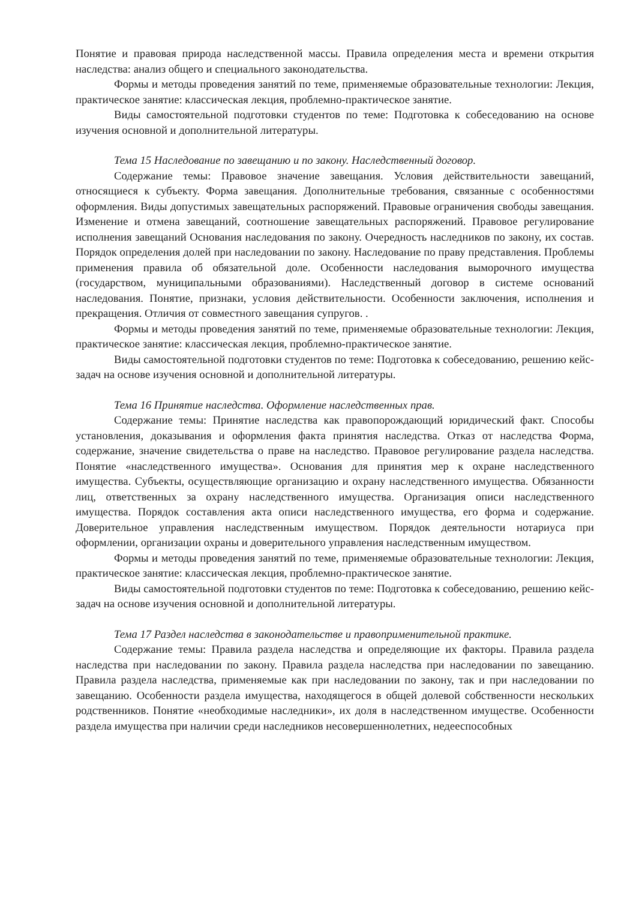Понятие и правовая природа наследственной массы. Правила определения места и времени открытия наследства: анализ общего и специального законодательства.
Формы и методы проведения занятий по теме, применяемые образовательные технологии: Лекция, практическое занятие: классическая лекция, проблемно-практическое занятие.
Виды самостоятельной подготовки студентов по теме: Подготовка к собеседованию на основе изучения основной и дополнительной литературы.
Тема 15 Наследование по завещанию и по закону. Наследственный договор.
Содержание темы: Правовое значение завещания. Условия действительности завещаний, относящиеся к субъекту. Форма завещания. Дополнительные требования, связанные с особенностями оформления. Виды допустимых завещательных распоряжений. Правовые ограничения свободы завещания. Изменение и отмена завещаний, соотношение завещательных распоряжений. Правовое регулирование исполнения завещаний Основания наследования по закону. Очередность наследников по закону, их состав. Порядок определения долей при наследовании по закону. Наследование по праву представления. Проблемы применения правила об обязательной доле. Особенности наследования выморочного имущества (государством, муниципальными образованиями). Наследственный договор в системе оснований наследования. Понятие, признаки, условия действительности. Особенности заключения, исполнения и прекращения. Отличия от совместного завещания супругов. .
Формы и методы проведения занятий по теме, применяемые образовательные технологии: Лекция, практическое занятие: классическая лекция, проблемно-практическое занятие.
Виды самостоятельной подготовки студентов по теме: Подготовка к собеседованию, решению кейс-задач на основе изучения основной и дополнительной литературы.
Тема 16 Принятие наследства. Оформление наследственных прав.
Содержание темы: Принятие наследства как правопорождающий юридический факт. Способы установления, доказывания и оформления факта принятия наследства. Отказ от наследства Форма, содержание, значение свидетельства о праве на наследство. Правовое регулирование раздела наследства. Понятие «наследственного имущества». Основания для принятия мер к охране наследственного имущества. Субъекты, осуществляющие организацию и охрану наследственного имущества. Обязанности лиц, ответственных за охрану наследственного имущества. Организация описи наследственного имущества. Порядок составления акта описи наследственного имущества, его форма и содержание. Доверительное управления наследственным имуществом. Порядок деятельности нотариуса при оформлении, организации охраны и доверительного управления наследственным имуществом.
Формы и методы проведения занятий по теме, применяемые образовательные технологии: Лекция, практическое занятие: классическая лекция, проблемно-практическое занятие.
Виды самостоятельной подготовки студентов по теме: Подготовка к собеседованию, решению кейс-задач на основе изучения основной и дополнительной литературы.
Тема 17 Раздел наследства в законодательстве и правоприменительной практике.
Содержание темы: Правила раздела наследства и определяющие их факторы. Правила раздела наследства при наследовании по закону. Правила раздела наследства при наследовании по завещанию. Правила раздела наследства, применяемые как при наследовании по закону, так и при наследовании по завещанию. Особенности раздела имущества, находящегося в общей долевой собственности нескольких родственников. Понятие «необходимые наследники», их доля в наследственном имуществе. Особенности раздела имущества при наличии среди наследников несовершеннолетних, недееспособных